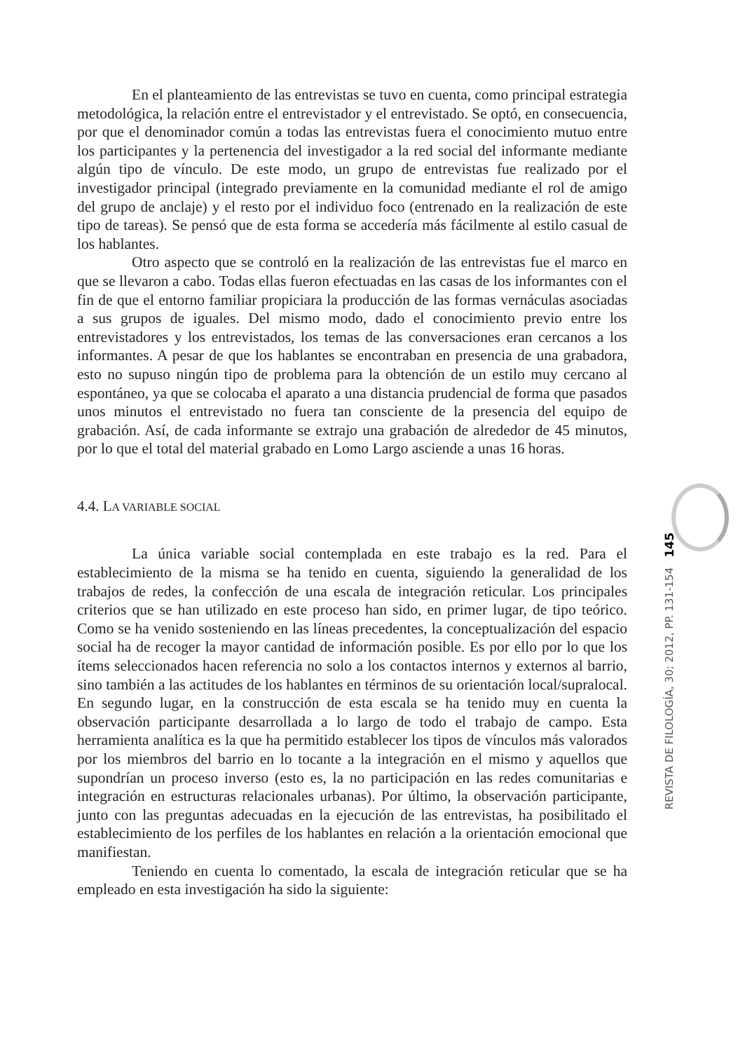En el planteamiento de las entrevistas se tuvo en cuenta, como principal estrategia metodológica, la relación entre el entrevistador y el entrevistado. Se optó, en consecuencia, por que el denominador común a todas las entrevistas fuera el conocimiento mutuo entre los participantes y la pertenencia del investigador a la red social del informante mediante algún tipo de vínculo. De este modo, un grupo de entrevistas fue realizado por el investigador principal (integrado previamente en la comunidad mediante el rol de amigo del grupo de anclaje) y el resto por el individuo foco (entrenado en la realización de este tipo de tareas). Se pensó que de esta forma se accedería más fácilmente al estilo casual de los hablantes.
Otro aspecto que se controló en la realización de las entrevistas fue el marco en que se llevaron a cabo. Todas ellas fueron efectuadas en las casas de los informantes con el fin de que el entorno familiar propiciara la producción de las formas vernáculas asociadas a sus grupos de iguales. Del mismo modo, dado el conocimiento previo entre los entrevistadores y los entrevistados, los temas de las conversaciones eran cercanos a los informantes. A pesar de que los hablantes se encontraban en presencia de una grabadora, esto no supuso ningún tipo de problema para la obtención de un estilo muy cercano al espontáneo, ya que se colocaba el aparato a una distancia prudencial de forma que pasados unos minutos el entrevistado no fuera tan consciente de la presencia del equipo de grabación. Así, de cada informante se extrajo una grabación de alrededor de 45 minutos, por lo que el total del material grabado en Lomo Largo asciende a unas 16 horas.
4.4. LA VARIABLE SOCIAL
La única variable social contemplada en este trabajo es la red. Para el establecimiento de la misma se ha tenido en cuenta, siguiendo la generalidad de los trabajos de redes, la confección de una escala de integración reticular. Los principales criterios que se han utilizado en este proceso han sido, en primer lugar, de tipo teórico. Como se ha venido sosteniendo en las líneas precedentes, la conceptualización del espacio social ha de recoger la mayor cantidad de información posible. Es por ello por lo que los ítems seleccionados hacen referencia no solo a los contactos internos y externos al barrio, sino también a las actitudes de los hablantes en términos de su orientación local/supralocal. En segundo lugar, en la construcción de esta escala se ha tenido muy en cuenta la observación participante desarrollada a lo largo de todo el trabajo de campo. Esta herramienta analítica es la que ha permitido establecer los tipos de vínculos más valorados por los miembros del barrio en lo tocante a la integración en el mismo y aquellos que supondrían un proceso inverso (esto es, la no participación en las redes comunitarias e integración en estructuras relacionales urbanas). Por último, la observación participante, junto con las preguntas adecuadas en la ejecución de las entrevistas, ha posibilitado el establecimiento de los perfiles de los hablantes en relación a la orientación emocional que manifiestan.
Teniendo en cuenta lo comentado, la escala de integración reticular que se ha empleado en esta investigación ha sido la siguiente:
REVISTA DE FILOLOGÍA, 30; 2012, PP. 131-154 145